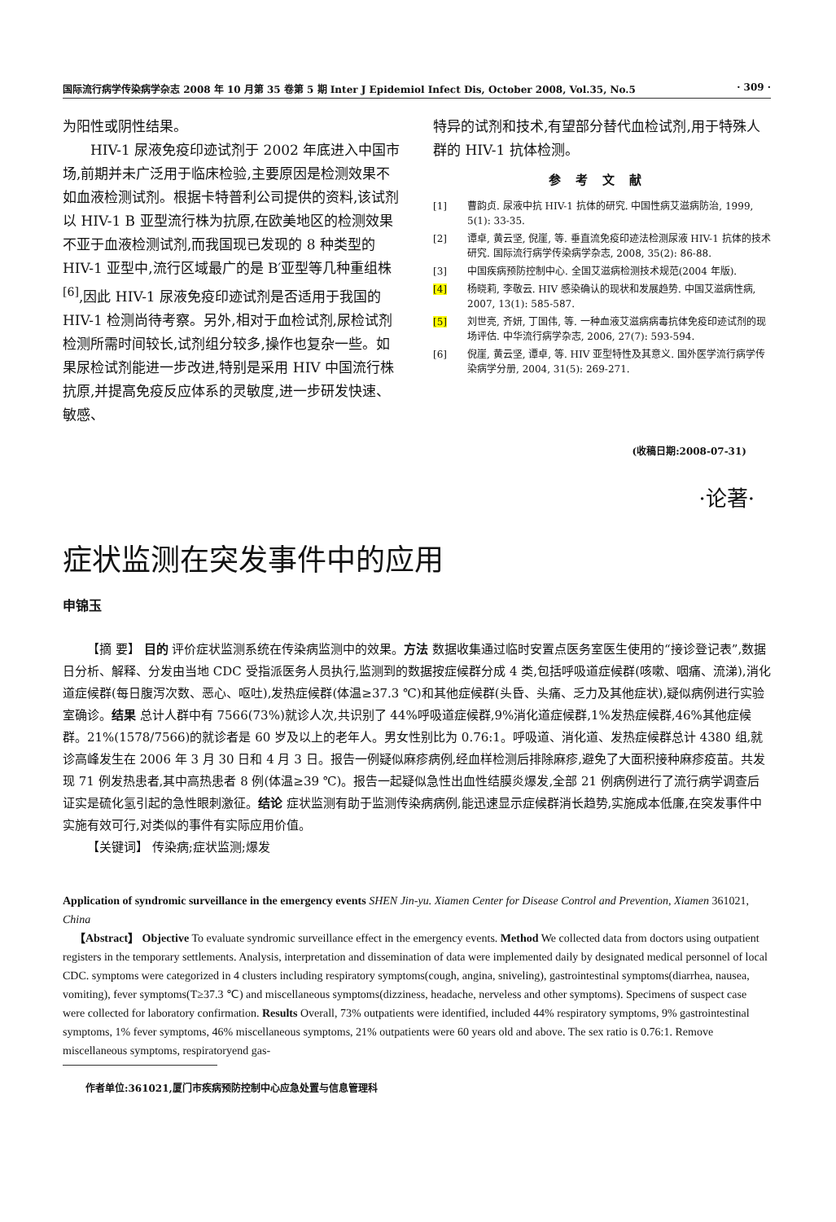国际流行病学传染病学杂志 2008 年 10 月第 35 卷第 5 期 Inter J Epidemiol Infect Dis, October 2008, Vol.35, No.5 · 309 ·
为阳性或阴性结果。
HIV-1 尿液免疫印迹试剂于 2002 年底进入中国市场,前期并未广泛用于临床检验,主要原因是检测效果不如血液检测试剂。根据卡特普利公司提供的资料,该试剂以 HIV-1 B 亚型流行株为抗原,在欧美地区的检测效果不亚于血液检测试剂,而我国现已发现的 8 种类型的 HIV-1 亚型中,流行区域最广的是 B′亚型等几种重组株<sup>[6]</sup>,因此 HIV-1 尿液免疫印迹试剂是否适用于我国的 HIV-1 检测尚待考察。另外,相对于血检试剂,尿检试剂检测所需时间较长,试剂组分较多,操作也复杂一些。如果尿检试剂能进一步改进,特别是采用 HIV 中国流行株抗原,并提高免疫反应体系的灵敏度,进一步研发快速、敏感、
特异的试剂和技术,有望部分替代血检试剂,用于特殊人群的 HIV-1 抗体检测。
参考文献
[1] 曹韵贞. 尿液中抗 HIV-1 抗体的研究. 中国性病艾滋病防治, 1999, 5(1): 33-35.
[2] 谭卓, 黄云坚, 倪崖, 等. 垂直流免疫印迹法检测尿液 HIV-1 抗体的技术研究. 国际流行病学传染病学杂志, 2008, 35(2): 86-88.
[3] 中国疾病预防控制中心. 全国艾滋病检测技术规范(2004 年版).
[4] 杨晓莉, 李敬云. HIV 感染确认的现状和发展趋势. 中国艾滋病性病, 2007, 13(1): 585-587.
[5] 刘世亮, 齐妍, 丁国伟, 等. 一种血液艾滋病病毒抗体免疫印迹试剂的现场评估. 中华流行病学杂志, 2006, 27(7): 593-594.
[6] 倪崖, 黄云坚, 谭卓, 等. HIV 亚型特性及其意义. 国外医学流行病学传染病学分册, 2004, 31(5): 269-271.
(收稿日期:2008-07-31)
·论著·
症状监测在突发事件中的应用
申锦玉
【摘 要】 目的 评价症状监测系统在传染病监测中的效果。方法 数据收集通过临时安置点医务室医生使用的“接诊登记表”,数据日分析、解释、分发由当地 CDC 受指派医务人员执行,监测到的数据按症候群分成 4 类,包括呼吸道症候群(咳嗽、咽痛、流涕),消化道症候群(每日腹泻次数、恶心、呕吐),发热症候群(体温≥37.3 ℃)和其他症候群(头昏、头痛、乏力及其他症状),疑似病例进行实验室确诊。结果 总计人群中有 7566(73%)就诊人次,共识别了 44%呼吸道症候群,9%消化道症候群,1%发热症候群,46%其他症候群。21%(1578/7566)的就诊者是 60 岁及以上的老年人。男女性别比为 0.76:1。呼吸道、消化道、发热症候群总计 4380 组,就诊高峰发生在 2006 年 3 月 30 日和 4 月 3 日。报告一例疑似麻疹病例,经血样检测后排除麻疹,避免了大面积接种麻疹疫苗。共发现 71 例发热患者,其中高热患者 8 例(体温≥39 ℃)。报告一起疑似急性出血性结膜炎爆发,全部 21 例病例进行了流行病学调查后证实是硫化氢引起的急性眼刺激征。结论 症状监测有助于监测传染病病例,能迅速显示症候群消长趋势,实施成本低廉,在突发事件中实施有效可行,对类似的事件有实际应用价值。
【关键词】 传染病;症状监测;爆发
Application of syndromic surveillance in the emergency events SHEN Jin-yu. Xiamen Center for Disease Control and Prevention, Xiamen 361021, China
【Abstract】 Objective To evaluate syndromic surveillance effect in the emergency events. Method We collected data from doctors using outpatient registers in the temporary settlements. Analysis, interpretation and dissemination of data were implemented daily by designated medical personnel of local CDC. symptoms were categorized in 4 clusters including respiratory symptoms(cough, angina, sniveling), gastrointestinal symptoms(diarrhea, nausea, vomiting), fever symptoms(T≥37.3 ℃) and miscellaneous symptoms(dizziness, headache, nerveless and other symptoms). Specimens of suspect case were collected for laboratory confirmation. Results Overall, 73% outpatients were identified, included 44% respiratory symptoms, 9% gastrointestinal symptoms, 1% fever symptoms, 46% miscellaneous symptoms, 21% outpatients were 60 years old and above. The sex ratio is 0.76:1. Remove miscellaneous symptoms, respiratoryend gas-
作者单位:361021,厦门市疾病预防控制中心应急处置与信息管理科